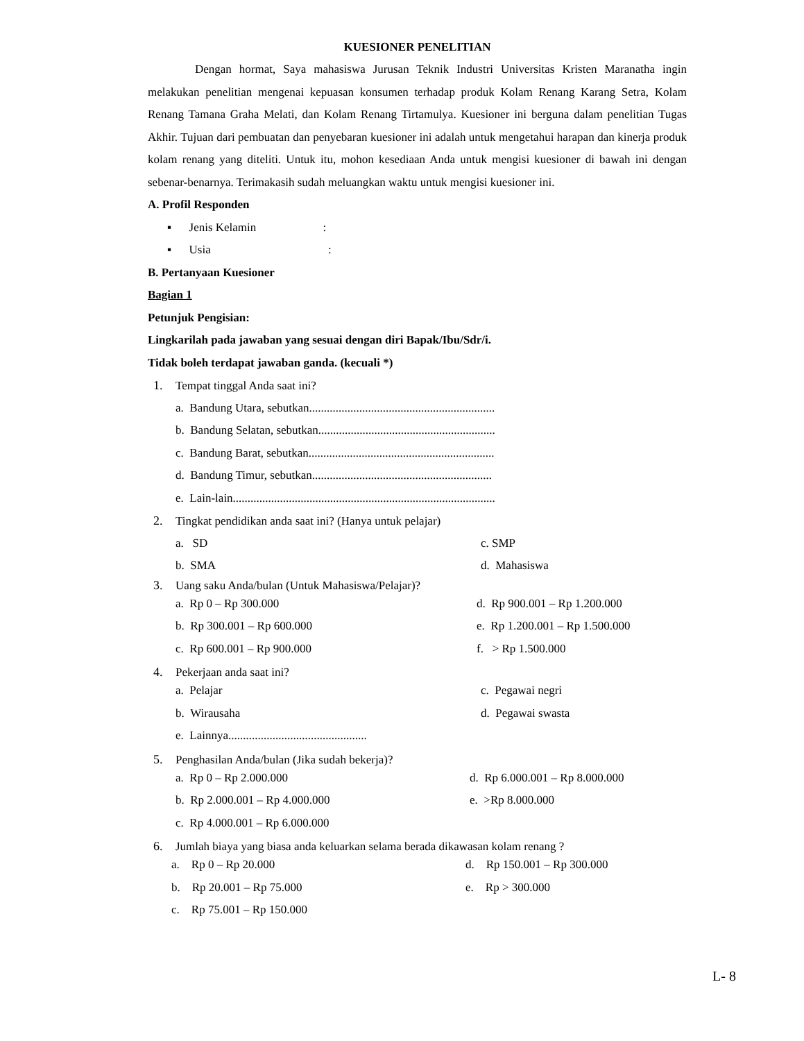KUESIONER PENELITIAN
Dengan hormat, Saya mahasiswa Jurusan Teknik Industri Universitas Kristen Maranatha ingin melakukan penelitian mengenai kepuasan konsumen terhadap produk Kolam Renang Karang Setra, Kolam Renang Tamana Graha Melati, dan Kolam Renang Tirtamulya. Kuesioner ini berguna dalam penelitian Tugas Akhir. Tujuan dari pembuatan dan penyebaran kuesioner ini adalah untuk mengetahui harapan dan kinerja produk kolam renang yang diteliti. Untuk itu, mohon kesediaan Anda untuk mengisi kuesioner di bawah ini dengan sebenar-benarnya. Terimakasih sudah meluangkan waktu untuk mengisi kuesioner ini.
A. Profil Responden
▪ Jenis Kelamin :
▪ Usia :
B. Pertanyaan Kuesioner
Bagian 1
Petunjuk Pengisian:
Lingkarilah pada jawaban yang sesuai dengan diri Bapak/Ibu/Sdr/i.
Tidak boleh terdapat jawaban ganda. (kecuali *)
1. Tempat tinggal Anda saat ini?
a. Bandung Utara, sebutkan...............................................................
b. Bandung Selatan, sebutkan............................................................
c. Bandung Barat, sebutkan...............................................................
d. Bandung Timur, sebutkan.............................................................
e. Lain-lain.........................................................................................
2. Tingkat pendidikan anda saat ini? (Hanya untuk pelajar)
a. SD c. SMP
b. SMA d. Mahasiswa
3. Uang saku Anda/bulan (Untuk Mahasiswa/Pelajar)?
a. Rp 0 – Rp 300.000 d. Rp 900.001 – Rp 1.200.000
b. Rp 300.001 – Rp 600.000 e. Rp 1.200.001 – Rp 1.500.000
c. Rp 600.001 – Rp 900.000 f. > Rp 1.500.000
4. Pekerjaan anda saat ini?
a. Pelajar c. Pegawai negri
b. Wirausaha d. Pegawai swasta
e. Lainnya...............................................
5. Penghasilan Anda/bulan (Jika sudah bekerja)?
a. Rp 0 – Rp 2.000.000 d. Rp 6.000.001 – Rp 8.000.000
b. Rp 2.000.001 – Rp 4.000.000 e. >Rp 8.000.000
c. Rp 4.000.001 – Rp 6.000.000
6. Jumlah biaya yang biasa anda keluarkan selama berada dikawasan kolam renang ?
a. Rp 0 – Rp 20.000 d. Rp 150.001 – Rp 300.000
b. Rp 20.001 – Rp 75.000 e. Rp > 300.000
c. Rp 75.001 – Rp 150.000
L- 8